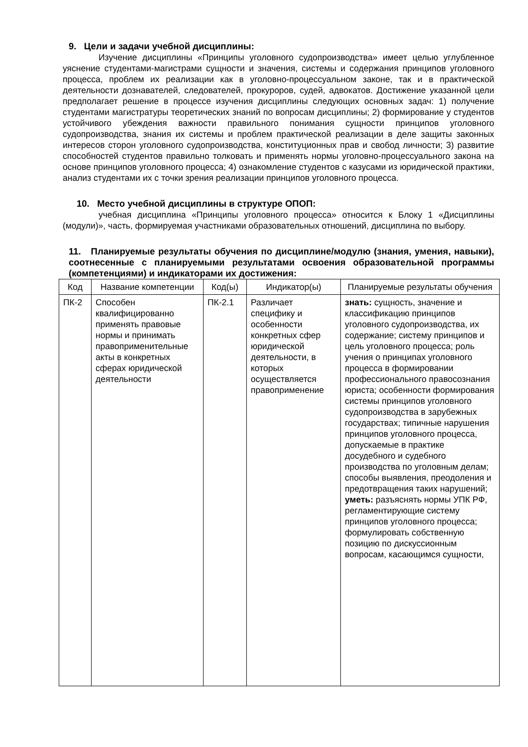9. Цели и задачи учебной дисциплины:
Изучение дисциплины «Принципы уголовного судопроизводства» имеет целью углубленное уяснение студентами-магистрами сущности и значения, системы и содержания принципов уголовного процесса, проблем их реализации как в уголовно-процессуальном законе, так и в практической деятельности дознавателей, следователей, прокуроров, судей, адвокатов. Достижение указанной цели предполагает решение в процессе изучения дисциплины следующих основных задач: 1) получение студентами магистратуры теоретических знаний по вопросам дисциплины; 2) формирование у студентов устойчивого убеждения важности правильного понимания сущности принципов уголовного судопроизводства, знания их системы и проблем практической реализации в деле защиты законных интересов сторон уголовного судопроизводства, конституционных прав и свобод личности; 3) развитие способностей студентов правильно толковать и применять нормы уголовно-процессуального закона на основе принципов уголовного процесса; 4) ознакомление студентов с казусами из юридической практики, анализ студентами их с точки зрения реализации принципов уголовного процесса.
10. Место учебной дисциплины в структуре ОПОП:
учебная дисциплина «Принципы уголовного процесса» относится к Блоку 1 «Дисциплины (модули)», часть, формируемая участниками образовательных отношений, дисциплина по выбору.
11. Планируемые результаты обучения по дисциплине/модулю (знания, умения, навыки), соотнесенные с планируемыми результатами освоения образовательной программы (компетенциями) и индикаторами их достижения:
| Код | Название компетенции | Код(ы) | Индикатор(ы) | Планируемые результаты обучения |
| --- | --- | --- | --- | --- |
| ПК-2 | Способен квалифицированно применять правовые нормы и принимать правоприменительные акты в конкретных сферах юридической деятельности | ПК-2.1 | Различает специфику и особенности конкретных сфер юридической деятельности, в которых осуществляется правоприменение | знать: сущность, значение и классификацию принципов уголовного судопроизводства, их содержание; систему принципов и цель уголовного процесса; роль учения о принципах уголовного процесса в формировании профессионального правосознания юриста; особенности формирования системы принципов уголовного судопроизводства в зарубежных государствах; типичные нарушения принципов уголовного процесса, допускаемые в практике досудебного и судебного производства по уголовным делам; способы выявления, преодоления и предотвращения таких нарушений; уметь: разъяснять нормы УПК РФ, регламентирующие систему принципов уголовного процесса; формулировать собственную позицию по дискуссионным вопросам, касающимся сущности, |